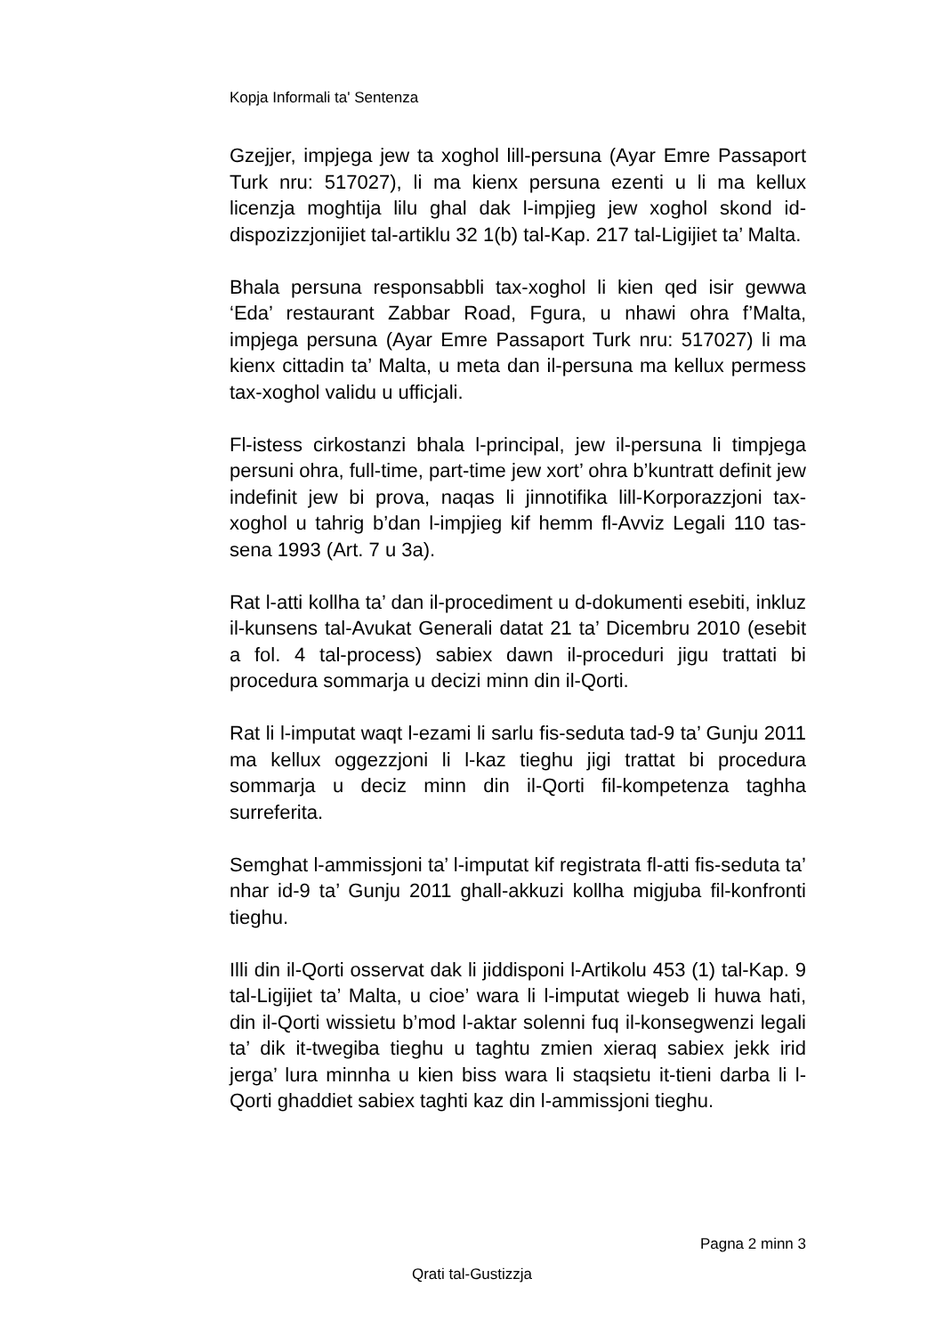Kopja Informali ta' Sentenza
Gzejjer, impjega jew ta xoghol lill-persuna (Ayar Emre Passaport Turk nru: 517027), li ma kienx persuna ezenti u li ma kellux licenzja moghtija lilu ghal dak l-impjieg jew xoghol skond id-dispozizzjonijiet tal-artiklu 32 1(b) tal-Kap. 217 tal-Ligijiet ta’ Malta.
Bhala persuna responsabbli tax-xoghol li kien qed isir gewwa ‘Eda’ restaurant Zabbar Road, Fgura, u nhawi ohra f’Malta, impjega persuna (Ayar Emre Passaport Turk nru: 517027) li ma kienx cittadin ta’ Malta, u meta dan il-persuna ma kellux permess tax-xoghol validu u ufficjali.
Fl-istess cirkostanzi bhala l-principal, jew il-persuna li timpjega persuni ohra, full-time, part-time jew xort’ ohra b’kuntratt definit jew indefinit jew bi prova, naqas li jinnotifika lill-Korporazzjoni tax-xoghol u tahrig b’dan l-impjieg kif hemm fl-Avviz Legali 110 tas-sena 1993 (Art. 7 u 3a).
Rat l-atti kollha ta’ dan il-procediment u d-dokumenti esebiti, inkluz il-kunsens tal-Avukat Generali datat 21 ta’ Dicembru 2010 (esebit a fol. 4 tal-process) sabiex dawn il-proceduri jigu trattati bi procedura sommarja u decizi minn din il-Qorti.
Rat li l-imputat waqt l-ezami li sarlu fis-seduta tad-9 ta’ Gunju 2011 ma kellux oggezzjoni li l-kaz tieghu jigi trattat bi procedura sommarja u deciz minn din il-Qorti fil-kompetenza taghha surreferita.
Semghat l-ammissjoni ta’ l-imputat kif registrata fl-atti fis-seduta ta’ nhar id-9 ta’ Gunju 2011 ghall-akkuzi kollha migjuba fil-konfronti tieghu.
Illi din il-Qorti osservat dak li jiddisponi l-Artikolu 453 (1) tal-Kap. 9 tal-Ligijiet ta’ Malta, u cioe’ wara li l-imputat wiegeb li huwa hati, din il-Qorti wissietu b’mod l-aktar solenni fuq il-konsegwenzi legali ta’ dik it-twegiba tieghu u taghtu zmien xieraq sabiex jekk irid jerga’ lura minnha u kien biss wara li staqsietu it-tieni darba li l-Qorti ghaddiet sabiex taghti kaz din l-ammissjoni tieghu.
Pagna 2 minn 3
Qrati tal-Gustizzja